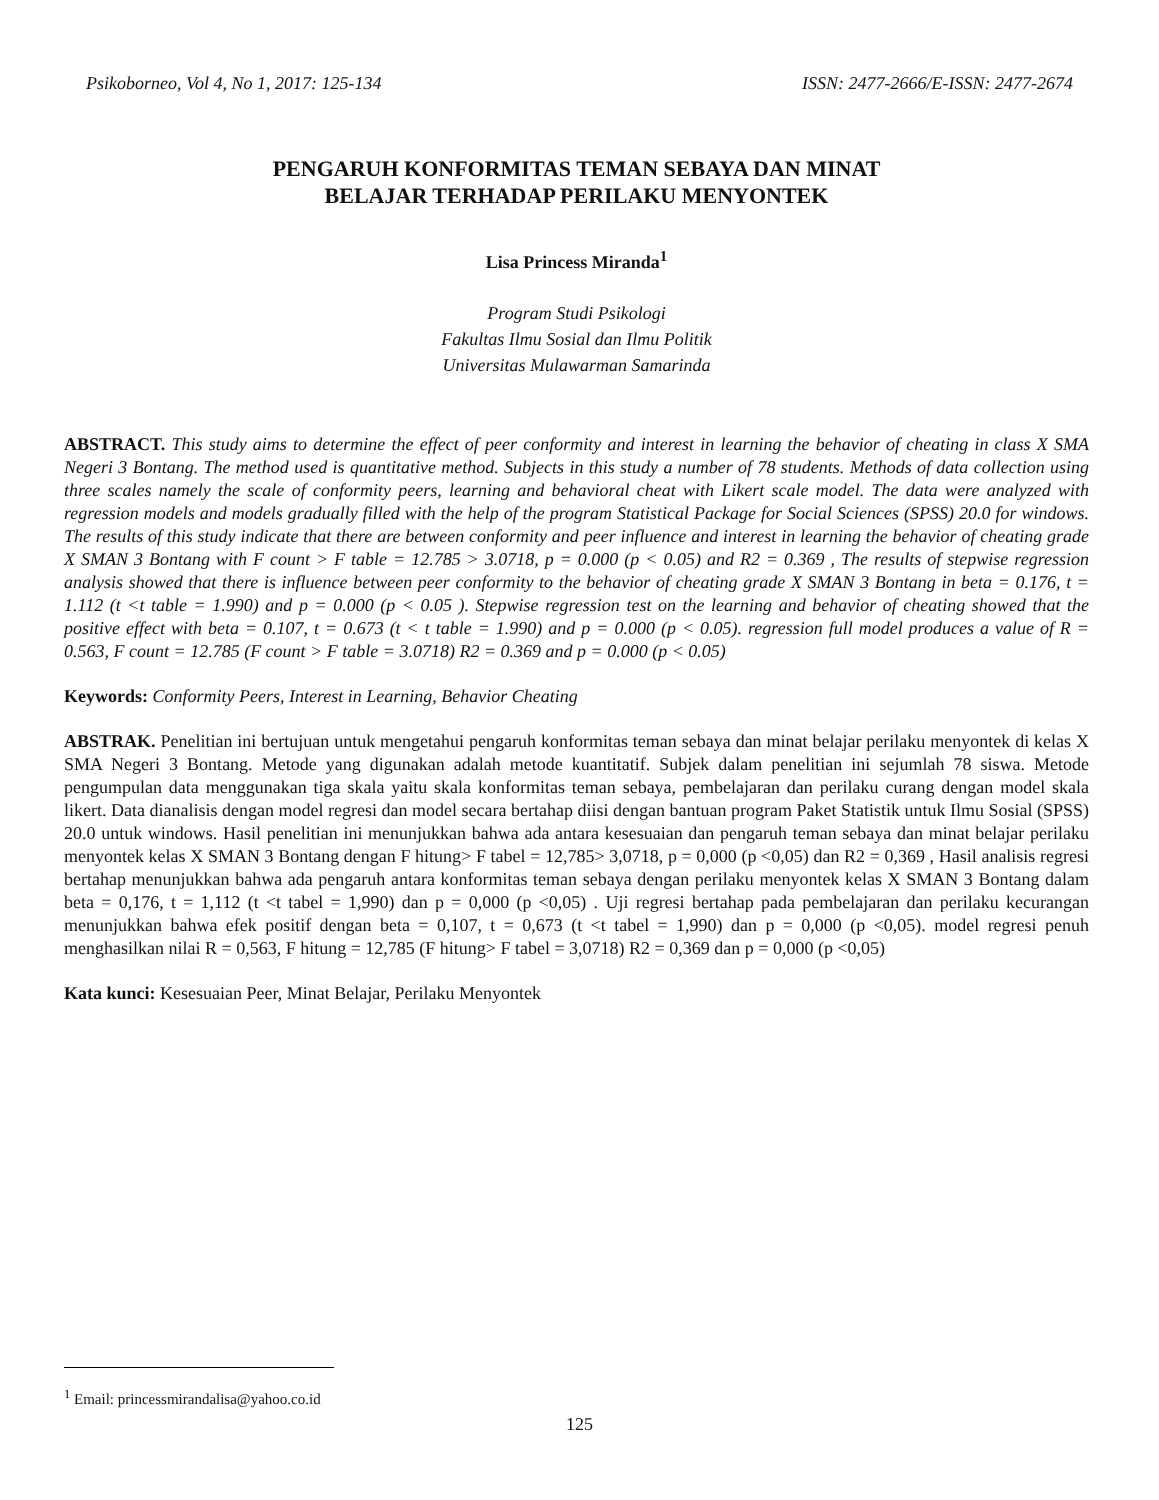Psikoborneo, Vol 4, No 1, 2017: 125-134 ISSN: 2477-2666/E-ISSN: 2477-2674
PENGARUH KONFORMITAS TEMAN SEBAYA DAN MINAT
BELAJAR TERHADAP PERILAKU MENYONTEK
Lisa Princess Miranda<sup>1</sup>
Program Studi Psikologi
Fakultas Ilmu Sosial dan Ilmu Politik
Universitas Mulawarman Samarinda
ABSTRACT. This study aims to determine the effect of peer conformity and interest in learning the behavior of cheating in class X SMA Negeri 3 Bontang. The method used is quantitative method. Subjects in this study a number of 78 students. Methods of data collection using three scales namely the scale of conformity peers, learning and behavioral cheat with Likert scale model. The data were analyzed with regression models and models gradually filled with the help of the program Statistical Package for Social Sciences (SPSS) 20.0 for windows. The results of this study indicate that there are between conformity and peer influence and interest in learning the behavior of cheating grade X SMAN 3 Bontang with F count > F table = 12.785 > 3.0718, p = 0.000 (p < 0.05) and R2 = 0.369 , The results of stepwise regression analysis showed that there is influence between peer conformity to the behavior of cheating grade X SMAN 3 Bontang in beta = 0.176, t = 1.112 (t <t table = 1.990) and p = 0.000 (p < 0.05 ). Stepwise regression test on the learning and behavior of cheating showed that the positive effect with beta = 0.107, t = 0.673 (t < t table = 1.990) and p = 0.000 (p < 0.05). regression full model produces a value of R = 0.563, F count = 12.785 (F count > F table = 3.0718) R2 = 0.369 and p = 0.000 (p < 0.05)
Keywords: Conformity Peers, Interest in Learning, Behavior Cheating
ABSTRAK. Penelitian ini bertujuan untuk mengetahui pengaruh konformitas teman sebaya dan minat belajar perilaku menyontek di kelas X SMA Negeri 3 Bontang. Metode yang digunakan adalah metode kuantitatif. Subjek dalam penelitian ini sejumlah 78 siswa. Metode pengumpulan data menggunakan tiga skala yaitu skala konformitas teman sebaya, pembelajaran dan perilaku curang dengan model skala likert. Data dianalisis dengan model regresi dan model secara bertahap diisi dengan bantuan program Paket Statistik untuk Ilmu Sosial (SPSS) 20.0 untuk windows. Hasil penelitian ini menunjukkan bahwa ada antara kesesuaian dan pengaruh teman sebaya dan minat belajar perilaku menyontek kelas X SMAN 3 Bontang dengan F hitung> F tabel = 12,785> 3,0718, p = 0,000 (p <0,05) dan R2 = 0,369 , Hasil analisis regresi bertahap menunjukkan bahwa ada pengaruh antara konformitas teman sebaya dengan perilaku menyontek kelas X SMAN 3 Bontang dalam beta = 0,176, t = 1,112 (t <t tabel = 1,990) dan p = 0,000 (p <0,05) . Uji regresi bertahap pada pembelajaran dan perilaku kecurangan menunjukkan bahwa efek positif dengan beta = 0,107, t = 0,673 (t <t tabel = 1,990) dan p = 0,000 (p <0,05). model regresi penuh menghasilkan nilai R = 0,563, F hitung = 12,785 (F hitung> F tabel = 3,0718) R2 = 0,369 dan p = 0,000 (p <0,05)
Kata kunci: Kesesuaian Peer, Minat Belajar, Perilaku Menyontek
<sup>1</sup> Email: princessmirandalisa@yahoo.co.id
125